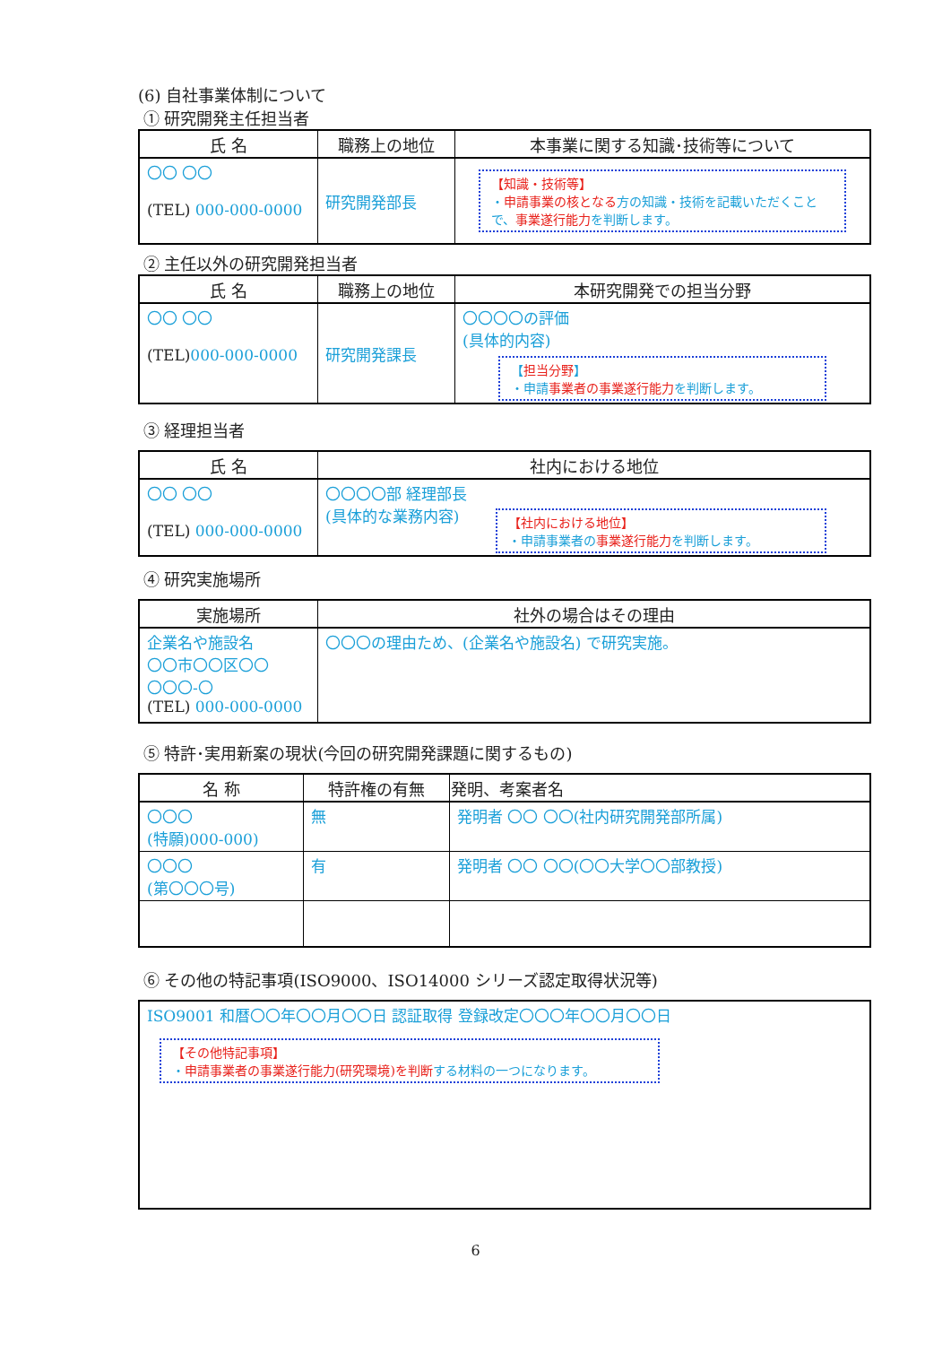(6) 自社事業体制について
① 研究開発主任担当者
| 氏 名 | 職務上の地位 | 本事業に関する知識･技術等について |
| --- | --- | --- |
| 〇〇 〇〇 (TEL) 000-000-0000 | 研究開発部長 | 【知識・技術等】 ・ 申請事業の核となる 方の知識・技術を記載いただくことで、 事業遂行能力 を判断します。 |
② 主任以外の研究開発担当者
| 氏 名 | 職務上の地位 | 本研究開発での担当分野 |
| --- | --- | --- |
| 〇〇 〇〇 (TEL) 000-000-0000 | 研究開発課長 | 〇〇〇〇の評価 (具体的内容) 【 担当分野 】 ・申請 事業者の事業遂行能力 を判断します。 |
③ 経理担当者
| 氏 名 | 社内における地位 |
| --- | --- |
| 〇〇 〇〇 (TEL) 000-000-0000 | 〇〇〇〇部 経理部長 (具体的な業務内容) 【社内における地位】 ・申請事業者の 事業遂行能力 を判断します。 |
④ 研究実施場所
| 実施場所 | 社外の場合はその理由 |
| --- | --- |
| 企業名や施設名 〇〇市〇〇区〇〇 〇〇〇-〇 (TEL) 000-000-0000 | 〇〇〇の理由ため、(企業名や施設名) で研究実施。 |
⑤ 特許･実用新案の現状(今回の研究開発課題に関するもの)
| 名 称 | 特許権の有無 | 発明、考案者名 |
| --- | --- | --- |
| 〇〇〇 (特願)000-000) | 無 | 発明者 〇〇 〇〇(社内研究開発部所属) |
| 〇〇〇 (第〇〇〇号) | 有 | 発明者 〇〇 〇〇(〇〇大学〇〇部教授) |
⑥ その他の特記事項(ISO9000、ISO14000 シリーズ認定取得状況等)
| ISO9001 和暦〇〇年〇〇月〇〇日 認証取得 登録改定〇〇〇年〇〇月〇〇日 【その他特記事項】 ・ 申請事業者の事業遂行能力(研究環境)を判断 する材料の一つになります。 |
6